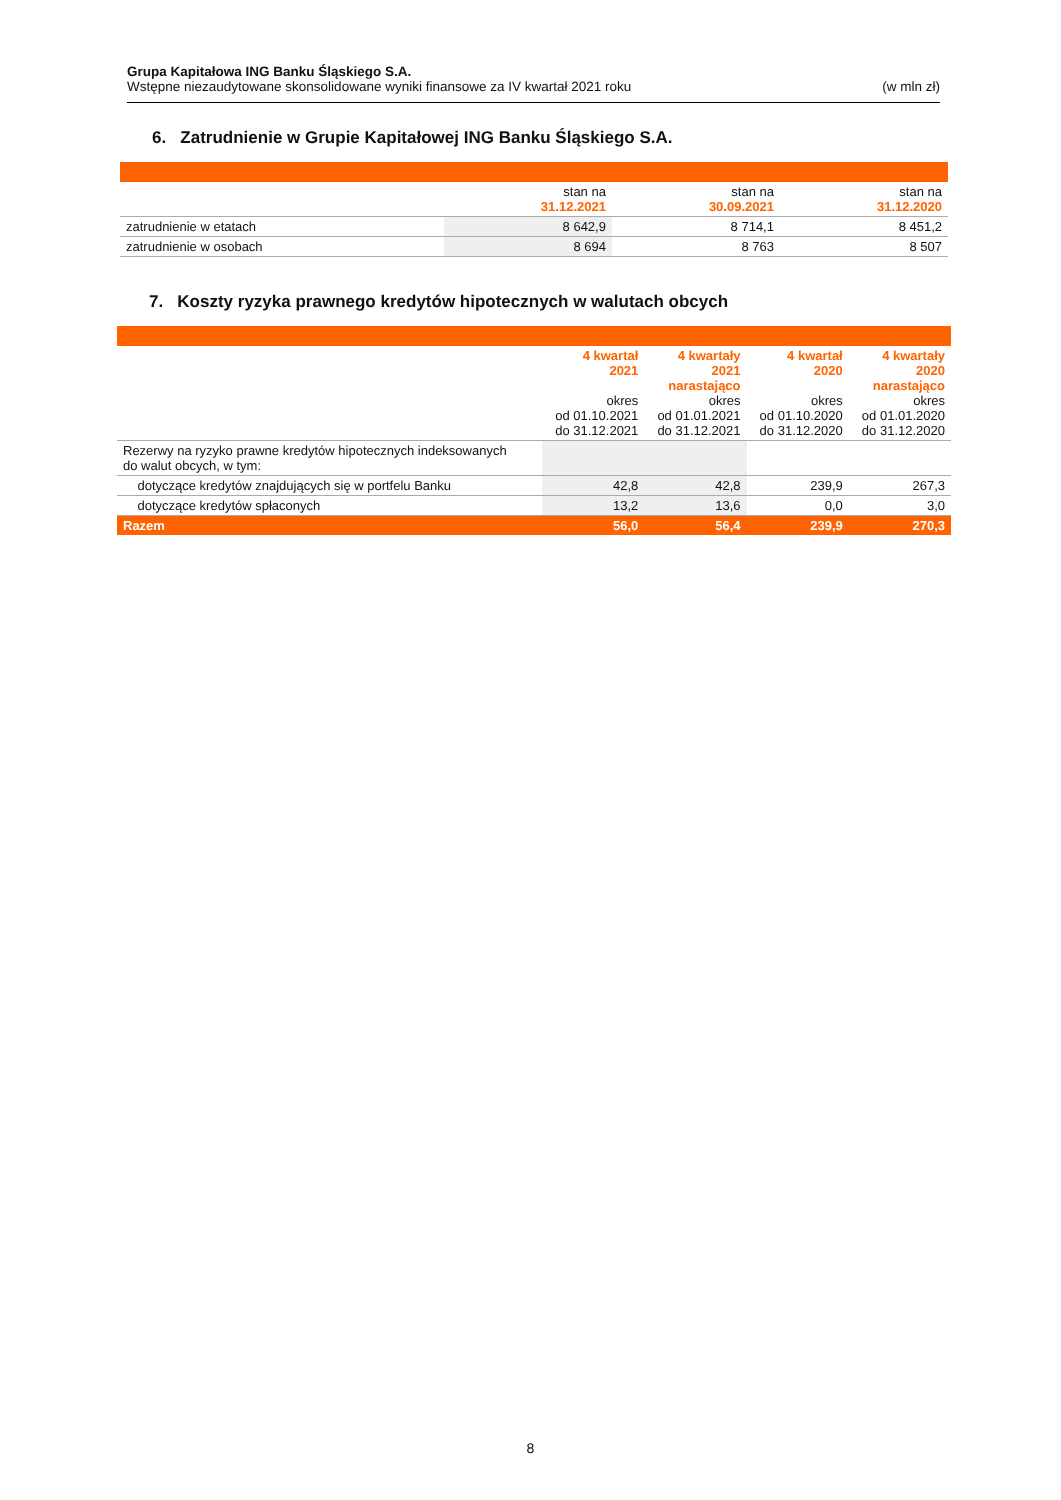Grupa Kapitałowa ING Banku Śląskiego S.A.
Wstępne niezaudytowane skonsolidowane wyniki finansowe za IV kwartał 2021 roku (w mln zł)
6. Zatrudnienie w Grupie Kapitałowej ING Banku Śląskiego S.A.
| | stan na 31.12.2021 | stan na 30.09.2021 | stan na 31.12.2020 |
| --- | --- | --- | --- |
| zatrudnienie w etatach | 8 642,9 | 8 714,1 | 8 451,2 |
| zatrudnienie w osobach | 8 694 | 8 763 | 8 507 |
7. Koszty ryzyka prawnego kredytów hipotecznych w walutach obcych
| | 4 kwartał 2021 okres od 01.10.2021 do 31.12.2021 | 4 kwartały 2021 narastająco okres od 01.01.2021 do 31.12.2021 | 4 kwartał 2020 okres od 01.10.2020 do 31.12.2020 | 4 kwartały 2020 narastająco okres od 01.01.2020 do 31.12.2020 |
| --- | --- | --- | --- | --- |
| Rezerwy na ryzyko prawne kredytów hipotecznych indeksowanych do walut obcych, w tym: | | | | |
| dotyczące kredytów znajdujących się w portfelu Banku | 42,8 | 42,8 | 239,9 | 267,3 |
| dotyczące kredytów spłaconych | 13,2 | 13,6 | 0,0 | 3,0 |
| Razem | 56,0 | 56,4 | 239,9 | 270,3 |
8